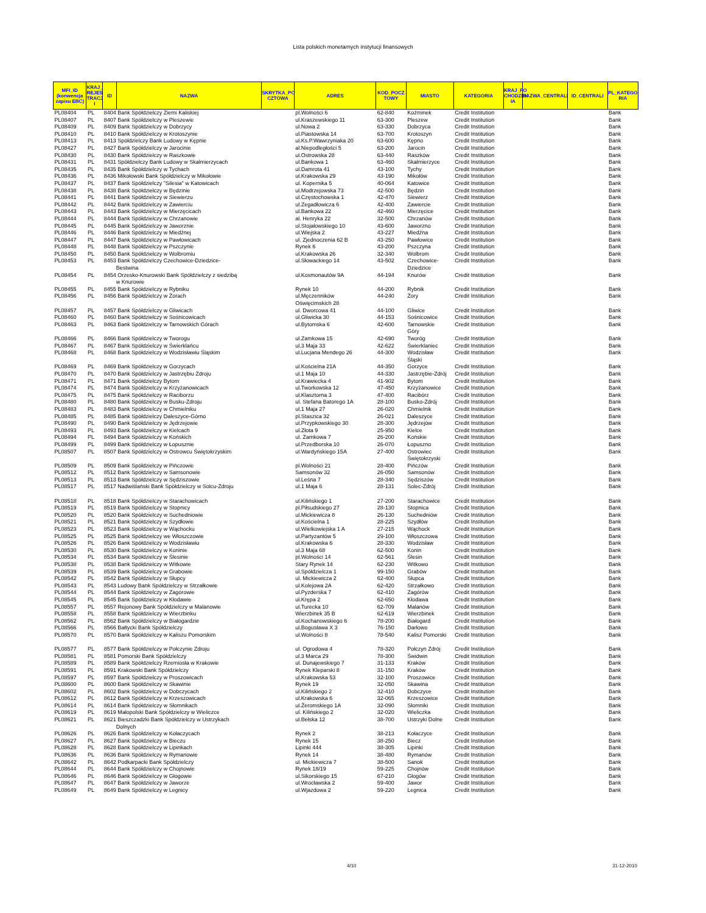Lista polskich monetarnych instytucji finansowych
| MFI_ID (konwencja zapisu EBC) | KRAJ_ REJES TRACJ I | ID | NAZWA | SKRYTKA_PO CZTOWA | ADRES | KOD_POCZ TOWY | MIASTO | KATEGORIA | KRAJ_PO CHODZEN IA | NAZWA_CENTRALI | ID_CENTRALI | PL_KATEGO RIA |
| --- | --- | --- | --- | --- | --- | --- | --- | --- | --- | --- | --- | --- |
| PL08404 | PL | 8404 Bank Spółdzielczy Ziemi Kaliskiej | | | pl.Wolności 6 | 62-840 | Koźminek | Credit Institution | | | | Bank |
| PL08407 | PL | 8407 Bank Spółdzielczy w Pleszewie | | | ul.Kraszewskiego 11 | 63-300 | Pleszew | Credit Institution | | | | Bank |
| PL08409 | PL | 8409 Bank Spółdzielczy w Dobrzycy | | | ul.Nowa 2 | 63-330 | Dobrzyca | Credit Institution | | | | Bank |
| PL08410 | PL | 8410 Bank Spółdzielczy w Krotoszynie | | | ul.Piastowska 14 | 63-700 | Krotoszyn | Credit Institution | | | | Bank |
| PL08413 | PL | 8413 Spółdzielczy Bank Ludowy w Kępnie | | | ul.Ks.P.Wawrzyniaka 20 | 63-600 | Kępno | Credit Institution | | | | Bank |
| PL08427 | PL | 8427 Bank Spółdzielczy w Jarocinie | | | al.Niepodległości 5 | 63-200 | Jarocin | Credit Institution | | | | Bank |
| PL08430 | PL | 8430 Bank Spółdzielczy w Raszkowie | | | ul.Ostrowska 28 | 63-440 | Raszków | Credit Institution | | | | Bank |
| PL08431 | PL | 8431 Spółdzielczy Bank Ludowy w Skalmierzycach | | | ul.Bankowa 1 | 63-460 | Skalmierzyce | Credit Institution | | | | Bank |
| PL08435 | PL | 8435 Bank Spółdzielczy w Tychach | | | ul.Damrota 41 | 43-100 | Tychy | Credit Institution | | | | Bank |
| PL08436 | PL | 8436 Mikołowski Bank Spółdzielczy w Mikołowie | | | ul.Krakowska 29 | 43-190 | Mikołów | Credit Institution | | | | Bank |
| PL08437 | PL | 8437 Bank Spółdzielczy "Silesia" w Katowicach | | | ul. Kopernika 5 | 40-064 | Katowice | Credit Institution | | | | Bank |
| PL08438 | PL | 8438 Bank Spółdzielczy w Będzinie | | | ul.Modrzejowska 73 | 42-500 | Będzin | Credit Institution | | | | Bank |
| PL08441 | PL | 8441 Bank Spółdzielczy w Siewierzu | | | ul.Częstochowska 1 | 42-470 | Siewierz | Credit Institution | | | | Bank |
| PL08442 | PL | 8442 Bank Spółdzielczy w Zawierciu | | | ul.Zegadłowicza 6 | 42-400 | Zawiercie | Credit Institution | | | | Bank |
| PL08443 | PL | 8443 Bank Spółdzielczy w Mierzęcicach | | | ul.Bankowa 22 | 42-460 | Mierzęcice | Credit Institution | | | | Bank |
| PL08444 | PL | 8444 Bank Spółdzielczy w Chrzanowie | | | al. Henryka 22 | 32-500 | Chrzanów | Credit Institution | | | | Bank |
| PL08445 | PL | 8445 Bank Spółdzielczy w Jaworznie | | | ul.Stojałowskiego 10 | 43-600 | Jaworzno | Credit Institution | | | | Bank |
| PL08446 | PL | 8446 Bank Spółdzielczy w Miedźnej | | | ul.Wiejska 2 | 43-227 | Miedźna | Credit Institution | | | | Bank |
| PL08447 | PL | 8447 Bank Spółdzielczy w Pawłowicach | | | ul. Zjednoczenia 62 B | 43-250 | Pawłowice | Credit Institution | | | | Bank |
| PL08448 | PL | 8448 Bank Spółdzielczy w Pszczynie | | | Rynek 6 | 43-200 | Pszczyna | Credit Institution | | | | Bank |
| PL08450 | PL | 8450 Bank Spółdzielczy w Wolbromiu | | | ul.Krakowska 26 | 32-340 | Wolbrom | Credit Institution | | | | Bank |
| PL08453 | PL | 8453 Bank Spółdzielczy Czechowice-Dziedzice- Bestwina | | | ul.Słowackiego 14 | 43-502 | Czechowice- Dziedzice | Credit Institution | | | | Bank |
| PL08454 | PL | 8454 Orzesko-Knurowski Bank Spółdzielczy z siedzibą w Knurowie | | | ul.Kosmonautów 9A | 44-194 | Knurów | Credit Institution | | | | Bank |
| PL08455 | PL | 8455 Bank Spółdzielczy w Rybniku | | | Rynek 10 | 44-200 | Rybnik | Credit Institution | | | | Bank |
| PL08456 | PL | 8456 Bank Spółdzielczy w Żorach | | | ul.Męczenników Oświęcimskich 28 | 44-240 | Żory | Credit Institution | | | | Bank |
| PL08457 | PL | 8457 Bank Spółdzielczy w Gliwicach | | | ul. Dworcowa 41 | 44-100 | Gliwice | Credit Institution | | | | Bank |
| PL08460 | PL | 8460 Bank Spółdzielczy w Sośnicowicach | | | ul.Gliwicka 30 | 44-153 | Sośnicowice | Credit Institution | | | | Bank |
| PL08463 | PL | 8463 Bank Spółdzielczy w Tarnowskich Górach | | | ul.Bytomska 6 | 42-600 | Tarnowskie Góry | Credit Institution | | | | Bank |
| PL08466 | PL | 8466 Bank Spółdzielczy w Tworogu | | | ul.Zamkowa 15 | 42-690 | Tworóg | Credit Institution | | | | Bank |
| PL08467 | PL | 8467 Bank Spółdzielczy w Świerklańcu | | | ul.3 Maja 33 | 42-622 | Świerklaniec | Credit Institution | | | | Bank |
| PL08468 | PL | 8468 Bank Spółdzielczy w Wodzisławiu Śląskim | | | ul.Lucjana Mendego 26 | 44-300 | Wodzisław Śląski | Credit Institution | | | | Bank |
| PL08469 | PL | 8469 Bank Spółdzielczy w Gorzycach | | | ul.Kościelna 21A | 44-350 | Gorzyce | Credit Institution | | | | Bank |
| PL08470 | PL | 8470 Bank Spółdzielczy w Jastrzębiu Zdroju | | | ul.1 Maja 10 | 44-330 | Jastrzębie-Zdrój | Credit Institution | | | | Bank |
| PL08471 | PL | 8471 Bank Spółdzielczy Bytom | | | ul.Krawiecka 4 | 41-902 | Bytom | Credit Institution | | | | Bank |
| PL08474 | PL | 8474 Bank Spółdzielczy w Krzyżanowicach | | | ul.Tworkowska 12 | 47-450 | Krzyżanowice | Credit Institution | | | | Bank |
| PL08475 | PL | 8475 Bank Spółdzielczy w Raciborzu | | | ul.Klasztorna 3 | 47-400 | Racibórz | Credit Institution | | | | Bank |
| PL08480 | PL | 8480 Bank Spółdzielczy w Busku-Zdroju | | | ul. Stefana Batorego 1A | 28-100 | Busko-Zdrój | Credit Institution | | | | Bank |
| PL08483 | PL | 8483 Bank Spółdzielczy w Chmielniku | | | ul.1 Maja 27 | 26-020 | Chmielnik | Credit Institution | | | | Bank |
| PL08485 | PL | 8485 Bank Spółdzielczy Daleszyce-Górno | | | pl.Staszica 32 | 26-021 | Daleszyce | Credit Institution | | | | Bank |
| PL08490 | PL | 8490 Bank Spółdzielczy w Jędrzejowie | | | ul.Przypkowskiego 30 | 28-300 | Jędrzejów | Credit Institution | | | | Bank |
| PL08493 | PL | 8493 Bank Spółdzielczy w Kielcach | | | ul.Złota 9 | 25-950 | Kielce | Credit Institution | | | | Bank |
| PL08494 | PL | 8494 Bank Spółdzielczy w Końskich | | | ul. Zamkowa 7 | 26-200 | Końskie | Credit Institution | | | | Bank |
| PL08499 | PL | 8499 Bank Spółdzielczy w Łopusznie | | | ul.Przedborska 10 | 26-070 | Łopuszno | Credit Institution | | | | Bank |
| PL08507 | PL | 8507 Bank Spółdzielczy w Ostrowcu Świętokrzyskim | | | ul.Wardyńskiego 15A | 27-400 | Ostrowiec Świętokrzyski | Credit Institution | | | | Bank |
| PL08509 | PL | 8509 Bank Spółdzielczy w Pińczowie | | | pl.Wolności 21 | 28-400 | Pińczów | Credit Institution | | | | Bank |
| PL08512 | PL | 8512 Bank Spółdzielczy w Samsonowie | | | Samsonów 32 | 26-050 | Samsonów | Credit Institution | | | | Bank |
| PL08513 | PL | 8513 Bank Spółdzielczy w Sędziszowie | | | ul.Leśna 7 | 28-340 | Sędziszów | Credit Institution | | | | Bank |
| PL08517 | PL | 8517 Nadwiślański Bank Spółdzielczy w Solcu-Zdroju | | | ul.1 Maja 6 | 28-131 | Solec-Zdrój | Credit Institution | | | | Bank |
| PL08518 | PL | 8518 Bank Spółdzielczy w Starachowicach | | | ul.Kilińskiego 1 | 27-200 | Starachowice | Credit Institution | | | | Bank |
| PL08519 | PL | 8519 Bank Spółdzielczy w Stopnicy | | | pl.Piłsudskiego 27 | 28-130 | Stopnica | Credit Institution | | | | Bank |
| PL08520 | PL | 8520 Bank Spółdzielczy w Suchedniowie | | | ul.Mickiewicza 8 | 26-130 | Suchedniów | Credit Institution | | | | Bank |
| PL08521 | PL | 8521 Bank Spółdzielczy w Szydłowie | | | ul.Kościelna 1 | 28-225 | Szydłów | Credit Institution | | | | Bank |
| PL08523 | PL | 8523 Bank Spółdzielczy w Wąchocku | | | ul.Wielkowiejska 1 A | 27-215 | Wąchock | Credit Institution | | | | Bank |
| PL08525 | PL | 8525 Bank Spółdzielczy we Włoszczowie | | | ul.Partyzantów 5 | 29-100 | Włoszczowa | Credit Institution | | | | Bank |
| PL08526 | PL | 8526 Bank Spółdzielczy w Wodzisławiu | | | ul.Krakowska 6 | 28-330 | Wodzisław | Credit Institution | | | | Bank |
| PL08530 | PL | 8530 Bank Spółdzielczy w Koninie | | | ul.3 Maja 68 | 62-500 | Konin | Credit Institution | | | | Bank |
| PL08534 | PL | 8534 Bank Spółdzielczy w Ślesinie | | | pl.Wolności 14 | 62-561 | Ślesin | Credit Institution | | | | Bank |
| PL08538 | PL | 8538 Bank Spółdzielczy w Witkowie | | | Stary Rynek 14 | 62-230 | Witkowo | Credit Institution | | | | Bank |
| PL08539 | PL | 8539 Bank Spółdzielczy w Grabowie | | | ul.Spółdzielcza 1 | 99-150 | Grabów | Credit Institution | | | | Bank |
| PL08542 | PL | 8542 Bank Spółdzielczy w Słupcy | | | ul. Mickiewicza 2 | 62-400 | Słupca | Credit Institution | | | | Bank |
| PL08543 | PL | 8543 Ludowy Bank Spółdzielczy w Strzałkowie | | | ul.Kolejowa 2A | 62-420 | Strzałkowo | Credit Institution | | | | Bank |
| PL08544 | PL | 8544 Bank Spółdzielczy w Zagórowie | | | ul.Pyzderska 7 | 62-410 | Zagórów | Credit Institution | | | | Bank |
| PL08545 | PL | 8545 Bank Spółdzielczy w Kłodawie | | | ul.Krępa 2 | 62-650 | Kłodawa | Credit Institution | | | | Bank |
| PL08557 | PL | 8557 Rejonowy Bank Spółdzielczy w Malanowie | | | ul.Turecka 10 | 62-709 | Malanów | Credit Institution | | | | Bank |
| PL08558 | PL | 8558 Bank Spółdzielczy w Wierzbinku | | | Wierzbinek 35 B | 62-619 | Wierzbinek | Credit Institution | | | | Bank |
| PL08562 | PL | 8562 Bank Spółdzielczy w Białogardzie | | | ul.Kochanowskiego 6 | 78-200 | Białogard | Credit Institution | | | | Bank |
| PL08566 | PL | 8566 Bałtycki Bank Spółdzielczy | | | ul.Bogusława X 3 | 76-150 | Darłowo | Credit Institution | | | | Bank |
| PL08570 | PL | 8570 Bank Spółdzielczy w Kaliszu Pomorskim | | | ul.Wolności 8 | 78-540 | Kalisz Pomorski | Credit Institution | | | | Bank |
| PL08577 | PL | 8577 Bank Spółdzielczy w Połczynie Zdroju | | | ul. Ogrodowa 4 | 78-320 | Połczyn Zdrój | Credit Institution | | | | Bank |
| PL08581 | PL | 8581 Pomorski Bank Spółdzielczy | | | ul.3 Marca 29 | 78-300 | Świdwin | Credit Institution | | | | Bank |
| PL08589 | PL | 8589 Bank Spółdzielczy Rzemiosła w Krakowie | | | ul. Dunajewskiego 7 | 31-133 | Kraków | Credit Institution | | | | Bank |
| PL08591 | PL | 8591 Krakowski Bank Spółdzielczy | | | Rynek Kleparski 8 | 31-150 | Kraków | Credit Institution | | | | Bank |
| PL08597 | PL | 8597 Bank Spółdzielczy w Proszowicach | | | ul.Krakowska 53 | 32-100 | Proszowice | Credit Institution | | | | Bank |
| PL08600 | PL | 8600 Bank Spółdzielczy w Skawinie | | | Rynek 19 | 32-050 | Skawina | Credit Institution | | | | Bank |
| PL08602 | PL | 8602 Bank Spółdzielczy w Dobczycach | | | ul.Kilińskiego 2 | 32-410 | Dobczyce | Credit Institution | | | | Bank |
| PL08612 | PL | 8612 Bank Spółdzielczy w Krzeszowicach | | | ul.Krakowska 6 | 32-065 | Krzeszowice | Credit Institution | | | | Bank |
| PL08614 | PL | 8614 Bank Spółdzielczy w Słomnikach | | | ul.Żeromskiego 1A | 32-090 | Słomniki | Credit Institution | | | | Bank |
| PL08619 | PL | 8619 Małopolski Bank Spółdzielczy w Wieliczce | | | ul. Kilińskiego 2 | 32-020 | Wieliczka | Credit Institution | | | | Bank |
| PL08621 | PL | 8621 Bieszczadzki Bank Spółdzielczy w Ustrzykach Dolnych | | | ul.Bełska 12 | 38-700 | Ustrzyki Dolne | Credit Institution | | | | Bank |
| PL08626 | PL | 8626 Bank Spółdzielczy w Kołaczycach | | | Rynek 2 | 38-213 | Kołaczyce | Credit Institution | | | | Bank |
| PL08627 | PL | 8627 Bank Spółdzielczy w Bieczu | | | Rynek 15 | 38-250 | Biecz | Credit Institution | | | | Bank |
| PL08628 | PL | 8628 Bank Spółdzielczy w Lipinkach | | | Lipinki 444 | 38-305 | Lipinki | Credit Institution | | | | Bank |
| PL08636 | PL | 8636 Bank Spółdzielczy w Rymanowie | | | Rynek 14 | 38-480 | Rymanów | Credit Institution | | | | Bank |
| PL08642 | PL | 8642 Podkarpacki Bank Spółdzielczy | | | ul. Mickiewicza 7 | 38-500 | Sanok | Credit Institution | | | | Bank |
| PL08644 | PL | 8644 Bank Spółdzielczy w Chojnowie | | | Rynek 18/19 | 59-225 | Chojnów | Credit Institution | | | | Bank |
| PL08646 | PL | 8646 Bank Spółdzielczy w Głogowie | | | ul.Sikorskiego 15 | 67-210 | Głogów | Credit Institution | | | | Bank |
| PL08647 | PL | 8647 Bank Spółdzielczy w Jaworze | | | ul.Wrocławska 2 | 59-400 | Jawor | Credit Institution | | | | Bank |
| PL08649 | PL | 8649 Bank Spółdzielczy w Legnicy | | | ul.Wjazdowa 2 | 59-220 | Legnica | Credit Institution | | | | Bank |
4/10 31-12-2010